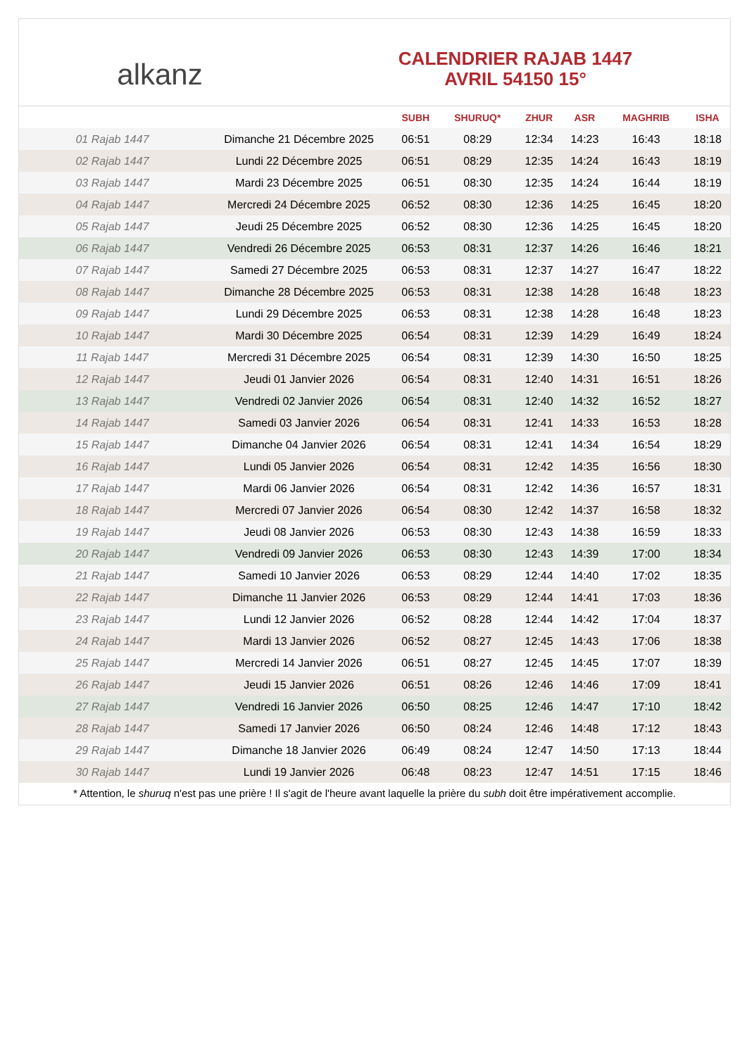alkanz
CALENDRIER RAJAB 1447
AVRIL 54150 15°
| | | SUBH | SHURUQ* | ZHUR | ASR | MAGHRIB | ISHA |
| --- | --- | --- | --- | --- | --- | --- | --- |
| 01 Rajab 1447 | Dimanche 21 Décembre 2025 | 06:51 | 08:29 | 12:34 | 14:23 | 16:43 | 18:18 |
| 02 Rajab 1447 | Lundi 22 Décembre 2025 | 06:51 | 08:29 | 12:35 | 14:24 | 16:43 | 18:19 |
| 03 Rajab 1447 | Mardi 23 Décembre 2025 | 06:51 | 08:30 | 12:35 | 14:24 | 16:44 | 18:19 |
| 04 Rajab 1447 | Mercredi 24 Décembre 2025 | 06:52 | 08:30 | 12:36 | 14:25 | 16:45 | 18:20 |
| 05 Rajab 1447 | Jeudi 25 Décembre 2025 | 06:52 | 08:30 | 12:36 | 14:25 | 16:45 | 18:20 |
| 06 Rajab 1447 | Vendredi 26 Décembre 2025 | 06:53 | 08:31 | 12:37 | 14:26 | 16:46 | 18:21 |
| 07 Rajab 1447 | Samedi 27 Décembre 2025 | 06:53 | 08:31 | 12:37 | 14:27 | 16:47 | 18:22 |
| 08 Rajab 1447 | Dimanche 28 Décembre 2025 | 06:53 | 08:31 | 12:38 | 14:28 | 16:48 | 18:23 |
| 09 Rajab 1447 | Lundi 29 Décembre 2025 | 06:53 | 08:31 | 12:38 | 14:28 | 16:48 | 18:23 |
| 10 Rajab 1447 | Mardi 30 Décembre 2025 | 06:54 | 08:31 | 12:39 | 14:29 | 16:49 | 18:24 |
| 11 Rajab 1447 | Mercredi 31 Décembre 2025 | 06:54 | 08:31 | 12:39 | 14:30 | 16:50 | 18:25 |
| 12 Rajab 1447 | Jeudi 01 Janvier 2026 | 06:54 | 08:31 | 12:40 | 14:31 | 16:51 | 18:26 |
| 13 Rajab 1447 | Vendredi 02 Janvier 2026 | 06:54 | 08:31 | 12:40 | 14:32 | 16:52 | 18:27 |
| 14 Rajab 1447 | Samedi 03 Janvier 2026 | 06:54 | 08:31 | 12:41 | 14:33 | 16:53 | 18:28 |
| 15 Rajab 1447 | Dimanche 04 Janvier 2026 | 06:54 | 08:31 | 12:41 | 14:34 | 16:54 | 18:29 |
| 16 Rajab 1447 | Lundi 05 Janvier 2026 | 06:54 | 08:31 | 12:42 | 14:35 | 16:56 | 18:30 |
| 17 Rajab 1447 | Mardi 06 Janvier 2026 | 06:54 | 08:31 | 12:42 | 14:36 | 16:57 | 18:31 |
| 18 Rajab 1447 | Mercredi 07 Janvier 2026 | 06:54 | 08:30 | 12:42 | 14:37 | 16:58 | 18:32 |
| 19 Rajab 1447 | Jeudi 08 Janvier 2026 | 06:53 | 08:30 | 12:43 | 14:38 | 16:59 | 18:33 |
| 20 Rajab 1447 | Vendredi 09 Janvier 2026 | 06:53 | 08:30 | 12:43 | 14:39 | 17:00 | 18:34 |
| 21 Rajab 1447 | Samedi 10 Janvier 2026 | 06:53 | 08:29 | 12:44 | 14:40 | 17:02 | 18:35 |
| 22 Rajab 1447 | Dimanche 11 Janvier 2026 | 06:53 | 08:29 | 12:44 | 14:41 | 17:03 | 18:36 |
| 23 Rajab 1447 | Lundi 12 Janvier 2026 | 06:52 | 08:28 | 12:44 | 14:42 | 17:04 | 18:37 |
| 24 Rajab 1447 | Mardi 13 Janvier 2026 | 06:52 | 08:27 | 12:45 | 14:43 | 17:06 | 18:38 |
| 25 Rajab 1447 | Mercredi 14 Janvier 2026 | 06:51 | 08:27 | 12:45 | 14:45 | 17:07 | 18:39 |
| 26 Rajab 1447 | Jeudi 15 Janvier 2026 | 06:51 | 08:26 | 12:46 | 14:46 | 17:09 | 18:41 |
| 27 Rajab 1447 | Vendredi 16 Janvier 2026 | 06:50 | 08:25 | 12:46 | 14:47 | 17:10 | 18:42 |
| 28 Rajab 1447 | Samedi 17 Janvier 2026 | 06:50 | 08:24 | 12:46 | 14:48 | 17:12 | 18:43 |
| 29 Rajab 1447 | Dimanche 18 Janvier 2026 | 06:49 | 08:24 | 12:47 | 14:50 | 17:13 | 18:44 |
| 30 Rajab 1447 | Lundi 19 Janvier 2026 | 06:48 | 08:23 | 12:47 | 14:51 | 17:15 | 18:46 |
* Attention, le shuruq n'est pas une prière ! Il s'agit de l'heure avant laquelle la prière du subh doit être impérativement accomplie.